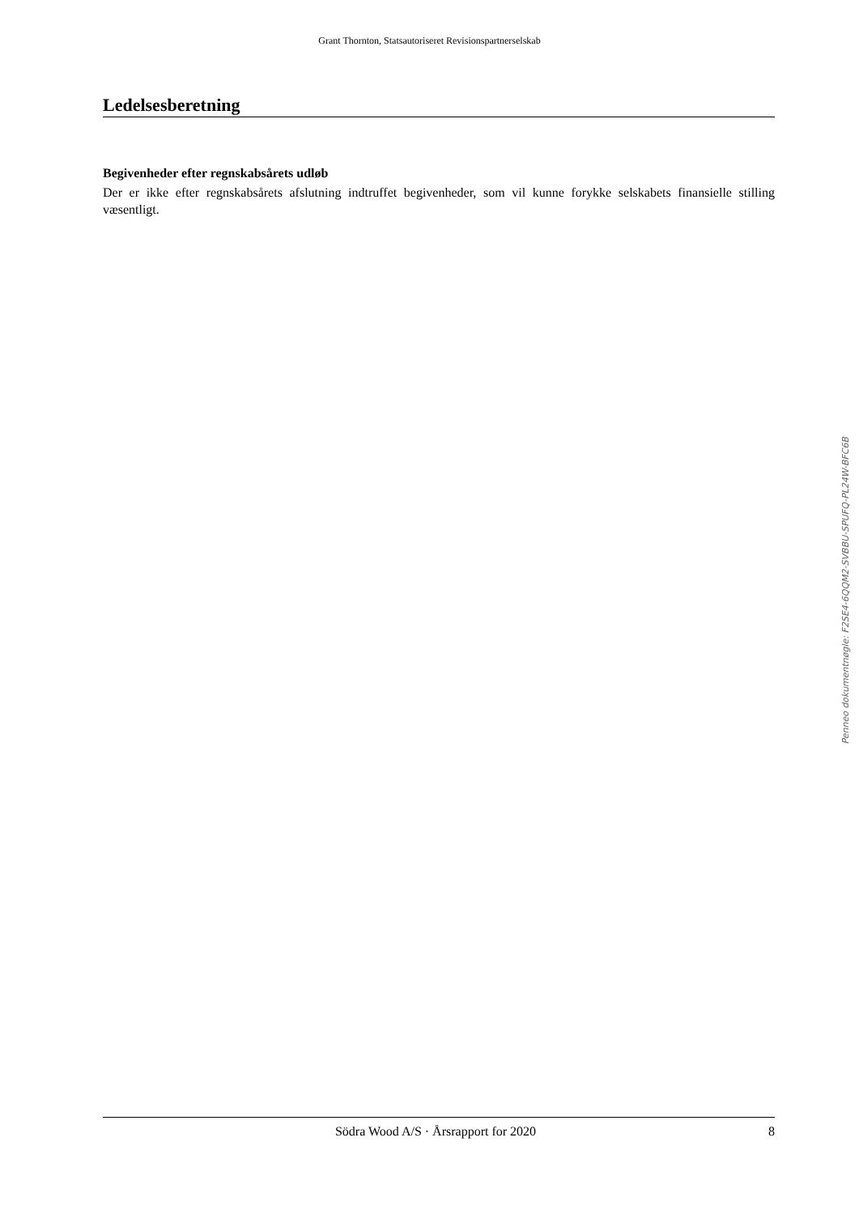Grant Thornton, Statsautoriseret Revisionspartnerselskab
Ledelsesberetning
Begivenheder efter regnskabsårets udløb
Der er ikke efter regnskabsårets afslutning indtruffet begivenheder, som vil kunne forykke selskabets finansielle stilling væsentligt.
Penneo dokumentnøgle: F2SE4-6QQM2-SVBBU-SPUFQ-PL24W-BFC6B
Södra Wood A/S · Årsrapport for 2020 8